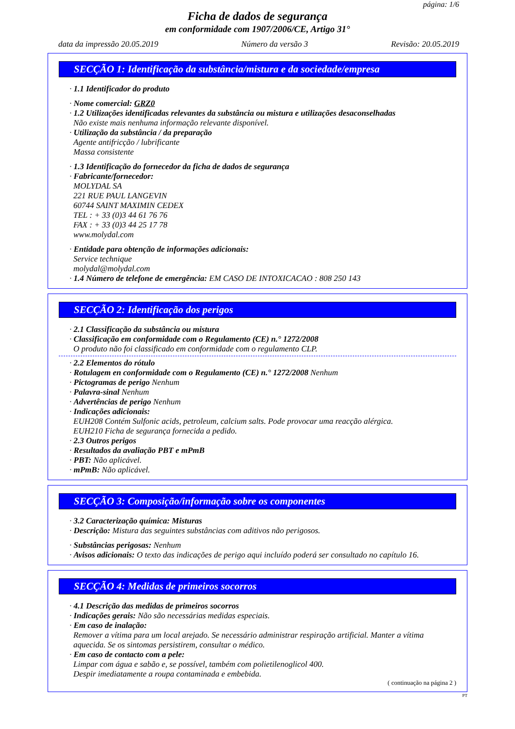página: 1/6
Ficha de dados de segurança
em conformidade com 1907/2006/CE, Artigo 31°
data da impressão 20.05.2019 Número da versão 3 Revisão: 20.05.2019
SECÇÃO 1: Identificação da substância/mistura e da sociedade/empresa
· 1.1 Identificador do produto
· Nome comercial: GRZ0
· 1.2 Utilizações identificadas relevantes da substância ou mistura e utilizações desaconselhadas
Não existe mais nenhuma informação relevante disponível.
· Utilização da substância / da preparação
Agente antifricção / lubrificante
Massa consistente
· 1.3 Identificação do fornecedor da ficha de dados de segurança
· Fabricante/fornecedor:
MOLYDAL SA
221 RUE PAUL LANGEVIN
60744 SAINT MAXIMIN CEDEX
TEL : + 33 (0)3 44 61 76 76
FAX : + 33 (0)3 44 25 17 78
www.molydal.com
· Entidade para obtenção de informações adicionais:
Service technique
molydal@molydal.com
· 1.4 Número de telefone de emergência: EM CASO DE INTOXICACAO : 808 250 143
SECÇÃO 2: Identificação dos perigos
· 2.1 Classificação da substância ou mistura
· Classificação em conformidade com o Regulamento (CE) n.° 1272/2008
O produto não foi classificado em conformidade com o regulamento CLP.
· 2.2 Elementos do rótulo
· Rotulagem en conformidade com o Regulamento (CE) n.° 1272/2008 Nenhum
· Pictogramas de perigo Nenhum
· Palavra-sinal Nenhum
· Advertências de perigo Nenhum
· Indicações adicionais:
EUH208 Contém Sulfonic acids, petroleum, calcium salts. Pode provocar uma reacção alérgica.
EUH210 Ficha de segurança fornecida a pedido.
· 2.3 Outros perigos
· Resultados da avaliação PBT e mPmB
· PBT: Não aplicável.
· mPmB: Não aplicável.
SECÇÃO 3: Composição/informação sobre os componentes
· 3.2 Caracterização química: Misturas
· Descrição: Mistura das seguintes substâncias com aditivos não perigosos.
· Substâncias perigosas: Nenhum
· Avisos adicionais: O texto das indicações de perigo aqui incluído poderá ser consultado no capítulo 16.
SECÇÃO 4: Medidas de primeiros socorros
· 4.1 Descrição das medidas de primeiros socorros
· Indicações gerais: Não são necessárias medidas especiais.
· Em caso de inalação:
Remover a vítima para um local arejado. Se necessário administrar respiração artificial. Manter a vítima aquecida. Se os sintomas persistirem, consultar o médico.
· Em caso de contacto com a pele:
Limpar com água e sabão e, se possível, também com polietilenoglicol 400.
Despir imediatamente a roupa contaminada e embebida.
( continuação na página 2 )
PT